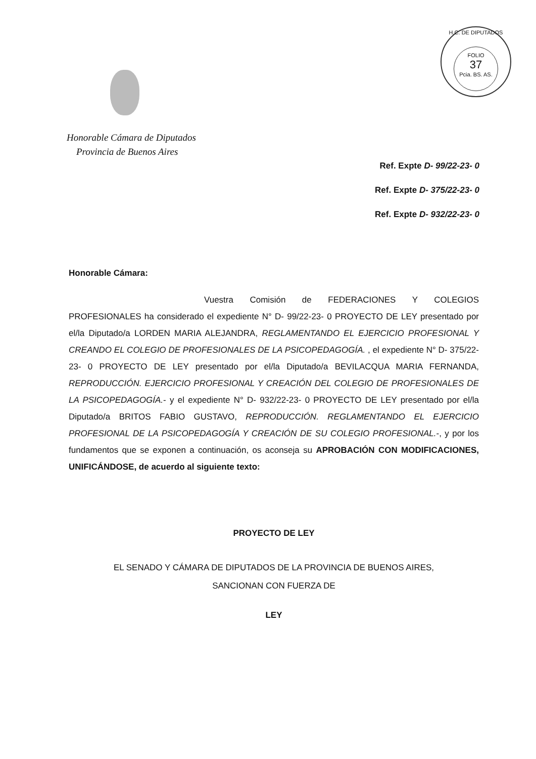H.C. DE DIPUTADOS
FOLIO
37
Pcia. BS. AS.
Honorable Cámara de Diputados
Provincia de Buenos Aires
Ref. Expte D- 99/22-23- 0
Ref. Expte D- 375/22-23- 0
Ref. Expte D- 932/22-23- 0
Honorable Cámara:
Vuestra Comisión de FEDERACIONES Y COLEGIOS PROFESIONALES ha considerado el expediente N° D- 99/22-23- 0 PROYECTO DE LEY presentado por el/la Diputado/a LORDEN MARIA ALEJANDRA, REGLAMENTANDO EL EJERCICIO PROFESIONAL Y CREANDO EL COLEGIO DE PROFESIONALES DE LA PSICOPEDAGOGÍA. , el expediente N° D- 375/22-23- 0 PROYECTO DE LEY presentado por el/la Diputado/a BEVILACQUA MARIA FERNANDA, REPRODUCCIÓN. EJERCICIO PROFESIONAL Y CREACIÓN DEL COLEGIO DE PROFESIONALES DE LA PSICOPEDAGOGÍA.- y el expediente N° D- 932/22-23- 0 PROYECTO DE LEY presentado por el/la Diputado/a BRITOS FABIO GUSTAVO, REPRODUCCIÓN. REGLAMENTANDO EL EJERCICIO PROFESIONAL DE LA PSICOPEDAGOGÍA Y CREACIÓN DE SU COLEGIO PROFESIONAL.-, y por los fundamentos que se exponen a continuación, os aconseja su APROBACIÓN CON MODIFICACIONES, UNIFICÁNDOSE, de acuerdo al siguiente texto:
PROYECTO DE LEY
EL SENADO Y CÁMARA DE DIPUTADOS DE LA PROVINCIA DE BUENOS AIRES,
SANCIONAN CON FUERZA DE
LEY